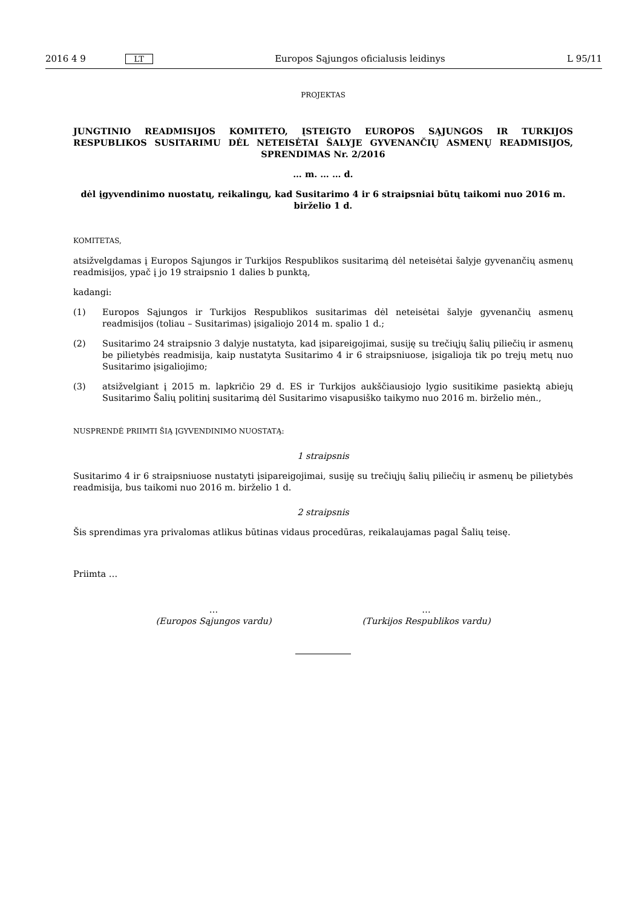2016 4 9 LT Europos Sąjungos oficialusis leidinys L 95/11
PROJEKTAS
JUNGTINIO READMISIJOS KOMITETO, ĮSTEIGTO EUROPOS SĄJUNGOS IR TURKIJOS RESPUBLIKOS SUSITARIMU DĖL NETEISĖTAI ŠALYJE GYVENANČIŲ ASMENŲ READMISIJOS, SPRENDIMAS Nr. 2/2016
… m. … … d.
dėl įgyvendinimo nuostatų, reikalingų, kad Susitarimo 4 ir 6 straipsniai būtų taikomi nuo 2016 m. birželio 1 d.
KOMITETAS,
atsižvelgdamas į Europos Sąjungos ir Turkijos Respublikos susitarimą dėl neteisėtai šalyje gyvenančių asmenų readmisijos, ypač į jo 19 straipsnio 1 dalies b punktą,
kadangi:
(1) Europos Sąjungos ir Turkijos Respublikos susitarimas dėl neteisėtai šalyje gyvenančių asmenų readmisijos (toliau – Susitarimas) įsigaliojo 2014 m. spalio 1 d.;
(2) Susitarimo 24 straipsnio 3 dalyje nustatyta, kad įsipareigojimai, susiję su trečiųjų šalių piliečių ir asmenų be pilietybės readmisija, kaip nustatyta Susitarimo 4 ir 6 straipsniuose, įsigalioja tik po trejų metų nuo Susitarimo įsigaliojimo;
(3) atsižvelgiant į 2015 m. lapkričio 29 d. ES ir Turkijos aukščiausiojo lygio susitikime pasiektą abiejų Susitarimo Šalių politinį susitarimą dėl Susitarimo visapusiško taikymo nuo 2016 m. birželio mėn.,
NUSPRENDĖ PRIIMTI ŠIĄ ĮGYVENDINIMO NUOSTATĄ:
1 straipsnis
Susitarimo 4 ir 6 straipsniuose nustatyti įsipareigojimai, susiję su trečiųjų šalių piliečių ir asmenų be pilietybės readmisija, bus taikomi nuo 2016 m. birželio 1 d.
2 straipsnis
Šis sprendimas yra privalomas atlikus būtinas vidaus procedūras, reikalaujamas pagal Šalių teisę.
Priimta …
…
(Europos Sąjungos vardu)
…
(Turkijos Respublikos vardu)